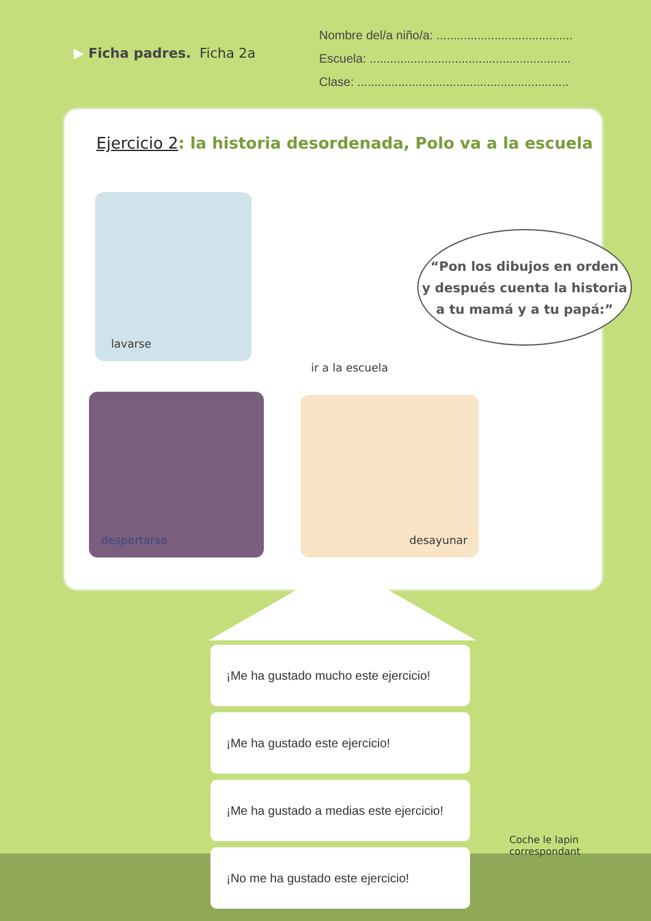▶ Ficha padres. Ficha 2a
Nombre del/a niño/a: ........................................
Escuela: ...........................................................
Clase: ..............................................................
Ejercicio 2: la historia desordenada, Polo va a la escuela
lavarse
ir a la escuela
despertarse desayunar
“Pon los dibujos en orden
y después cuenta la historia
a tu mamá y a tu papá:”
¡Me ha gustado mucho este ejercicio!
¡Me ha gustado este ejercicio!
¡Me ha gustado a medias este ejercicio!
¡No me ha gustado este ejercicio!
Coche le lapin
correspondant